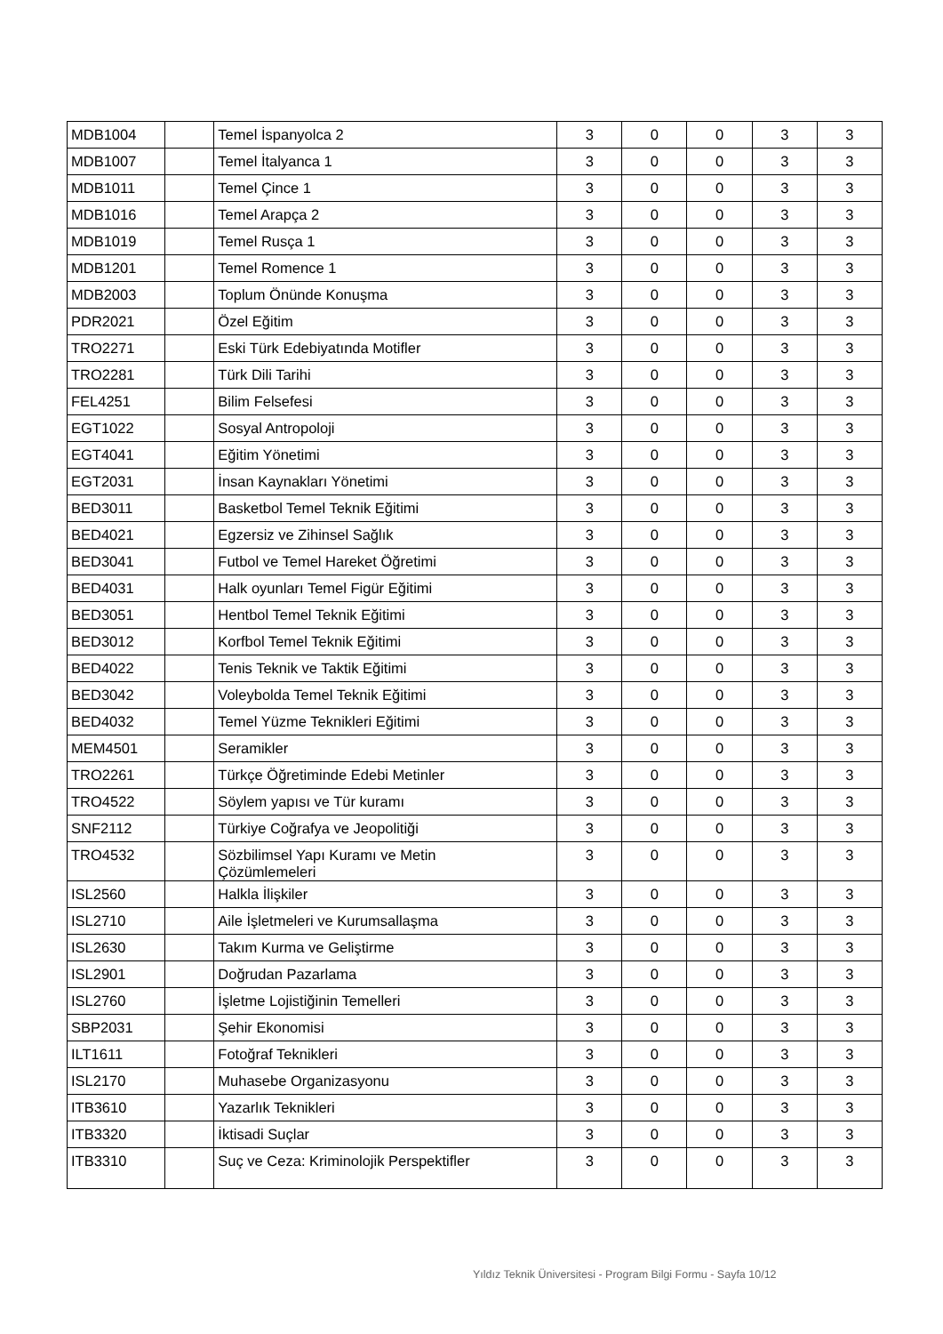| MDB1004 | | Temel İspanyolca 2 | 3 | 0 | 0 | 3 | 3 |
| MDB1007 | | Temel İtalyanca 1 | 3 | 0 | 0 | 3 | 3 |
| MDB1011 | | Temel Çince 1 | 3 | 0 | 0 | 3 | 3 |
| MDB1016 | | Temel Arapça 2 | 3 | 0 | 0 | 3 | 3 |
| MDB1019 | | Temel Rusça 1 | 3 | 0 | 0 | 3 | 3 |
| MDB1201 | | Temel Romence 1 | 3 | 0 | 0 | 3 | 3 |
| MDB2003 | | Toplum Önünde Konuşma | 3 | 0 | 0 | 3 | 3 |
| PDR2021 | | Özel Eğitim | 3 | 0 | 0 | 3 | 3 |
| TRO2271 | | Eski Türk Edebiyatında Motifler | 3 | 0 | 0 | 3 | 3 |
| TRO2281 | | Türk Dili Tarihi | 3 | 0 | 0 | 3 | 3 |
| FEL4251 | | Bilim Felsefesi | 3 | 0 | 0 | 3 | 3 |
| EGT1022 | | Sosyal Antropoloji | 3 | 0 | 0 | 3 | 3 |
| EGT4041 | | Eğitim Yönetimi | 3 | 0 | 0 | 3 | 3 |
| EGT2031 | | İnsan Kaynakları Yönetimi | 3 | 0 | 0 | 3 | 3 |
| BED3011 | | Basketbol Temel Teknik Eğitimi | 3 | 0 | 0 | 3 | 3 |
| BED4021 | | Egzersiz ve Zihinsel Sağlık | 3 | 0 | 0 | 3 | 3 |
| BED3041 | | Futbol ve Temel Hareket Öğretimi | 3 | 0 | 0 | 3 | 3 |
| BED4031 | | Halk oyunları Temel Figür Eğitimi | 3 | 0 | 0 | 3 | 3 |
| BED3051 | | Hentbol Temel Teknik Eğitimi | 3 | 0 | 0 | 3 | 3 |
| BED3012 | | Korfbol Temel Teknik Eğitimi | 3 | 0 | 0 | 3 | 3 |
| BED4022 | | Tenis Teknik ve Taktik Eğitimi | 3 | 0 | 0 | 3 | 3 |
| BED3042 | | Voleybolda Temel Teknik Eğitimi | 3 | 0 | 0 | 3 | 3 |
| BED4032 | | Temel Yüzme Teknikleri Eğitimi | 3 | 0 | 0 | 3 | 3 |
| MEM4501 | | Seramikler | 3 | 0 | 0 | 3 | 3 |
| TRO2261 | | Türkçe Öğretiminde Edebi Metinler | 3 | 0 | 0 | 3 | 3 |
| TRO4522 | | Söylem yapısı ve Tür kuramı | 3 | 0 | 0 | 3 | 3 |
| SNF2112 | | Türkiye Coğrafya ve Jeopolitiği | 3 | 0 | 0 | 3 | 3 |
| TRO4532 | | Sözbilimsel Yapı Kuramı ve Metin Çözümlemeleri | 3 | 0 | 0 | 3 | 3 |
| ISL2560 | | Halkla İlişkiler | 3 | 0 | 0 | 3 | 3 |
| ISL2710 | | Aile İşletmeleri ve Kurumsallaşma | 3 | 0 | 0 | 3 | 3 |
| ISL2630 | | Takım Kurma ve Geliştirme | 3 | 0 | 0 | 3 | 3 |
| ISL2901 | | Doğrudan Pazarlama | 3 | 0 | 0 | 3 | 3 |
| ISL2760 | | İşletme Lojistiğinin Temelleri | 3 | 0 | 0 | 3 | 3 |
| SBP2031 | | Şehir Ekonomisi | 3 | 0 | 0 | 3 | 3 |
| ILT1611 | | Fotoğraf Teknikleri | 3 | 0 | 0 | 3 | 3 |
| ISL2170 | | Muhasebe Organizasyonu | 3 | 0 | 0 | 3 | 3 |
| ITB3610 | | Yazarlık Teknikleri | 3 | 0 | 0 | 3 | 3 |
| ITB3320 | | İktisadi Suçlar | 3 | 0 | 0 | 3 | 3 |
| ITB3310 | | Suç ve Ceza: Kriminolojik Perspektifler | 3 | 0 | 0 | 3 | 3 |
Yıldız Teknik Üniversitesi - Program Bilgi Formu - Sayfa 10/12